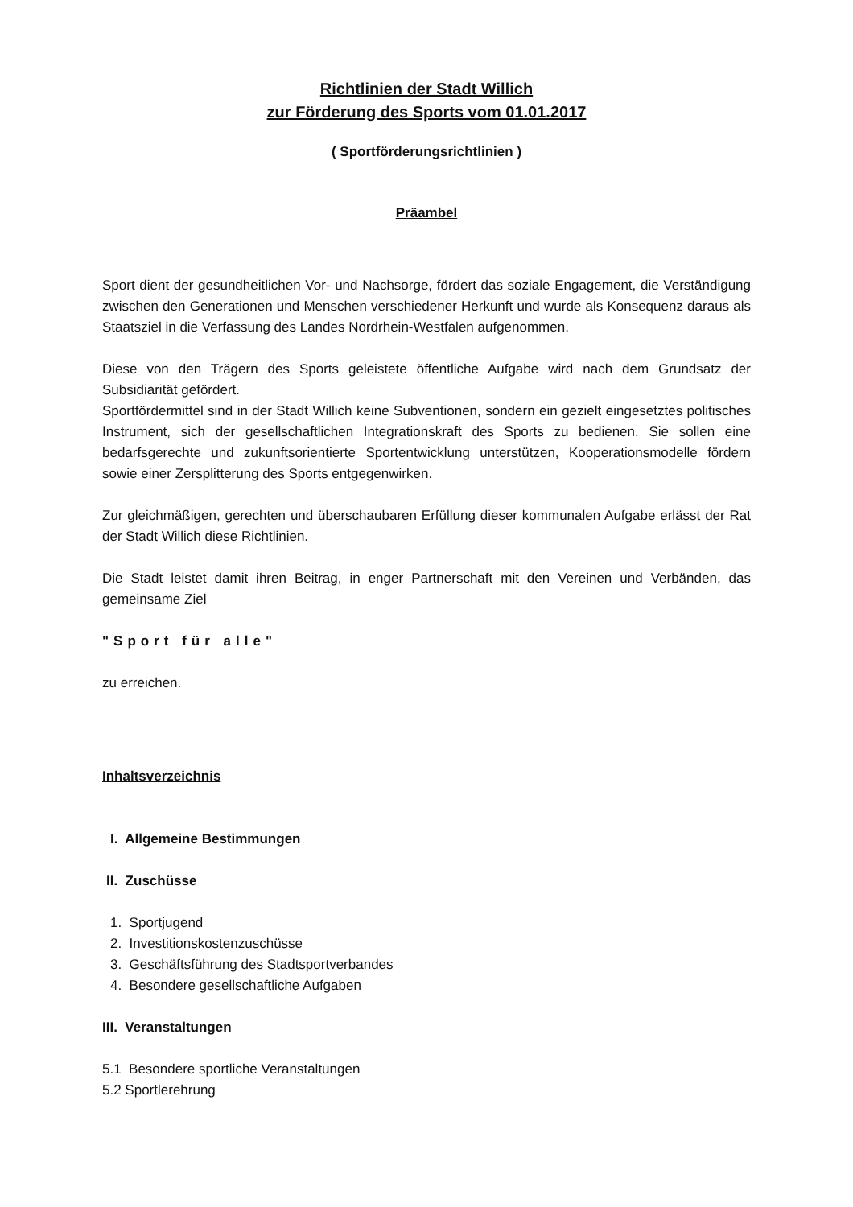Richtlinien der Stadt Willich
zur Förderung des Sports vom 01.01.2017
( Sportförderungsrichtlinien )
Präambel
Sport dient der gesundheitlichen Vor- und Nachsorge, fördert das soziale Engagement, die Verständigung zwischen den Generationen und Menschen verschiedener Herkunft und wurde als Konsequenz daraus als Staatsziel in die Verfassung des Landes Nordrhein-Westfalen aufgenommen.
Diese von den Trägern des Sports geleistete öffentliche Aufgabe wird nach dem Grundsatz der Subsidiarität gefördert.
Sportfördermittel sind in der Stadt Willich keine Subventionen, sondern ein gezielt eingesetztes politisches Instrument, sich der gesellschaftlichen Integrationskraft des Sports zu bedienen. Sie sollen eine bedarfsgerechte und zukunftsorientierte Sportentwicklung unterstützen, Kooperationsmodelle fördern sowie einer Zersplitterung des Sports entgegenwirken.
Zur gleichmäßigen, gerechten und überschaubaren Erfüllung dieser kommunalen Aufgabe erlässt der Rat der Stadt Willich diese Richtlinien.
Die Stadt leistet damit ihren Beitrag, in enger Partnerschaft mit den Vereinen und Verbänden, das gemeinsame Ziel
"Sport für alle"
zu erreichen.
Inhaltsverzeichnis
I. Allgemeine Bestimmungen
II. Zuschüsse
1. Sportjugend
2. Investitionskostenzuschüsse
3. Geschäftsführung des Stadtsportverbandes
4. Besondere gesellschaftliche Aufgaben
III. Veranstaltungen
5.1 Besondere sportliche Veranstaltungen
5.2 Sportlerehrung